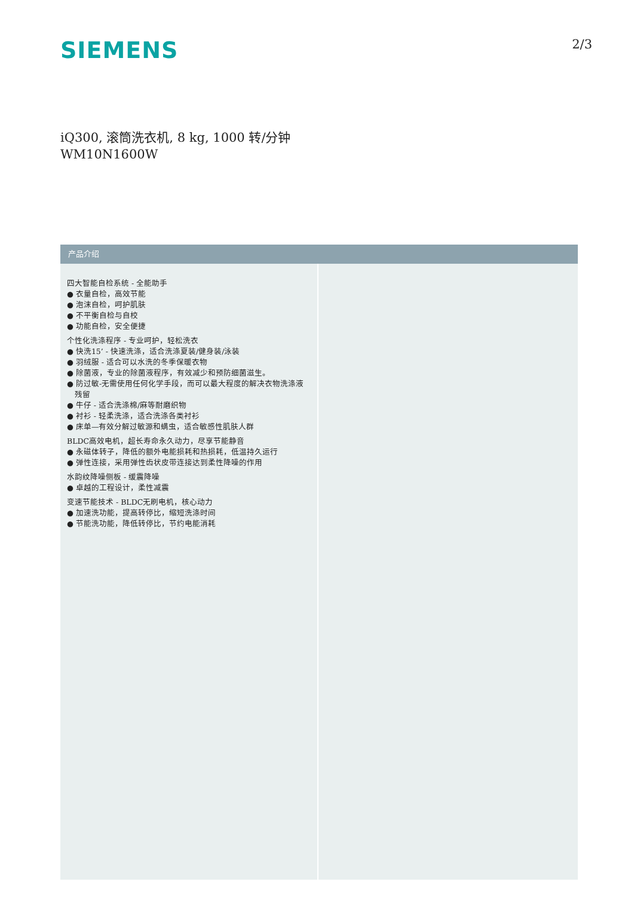SIEMENS
2/3
iQ300, 滚筒洗衣机, 8 kg, 1000 转/分钟
WM10N1600W
产品介绍
四大智能自检系统 - 全能助手
● 衣量自检，高效节能
● 泡沫自检，呵护肌肤
● 不平衡自检与自校
● 功能自检，安全便捷
个性化洗涤程序 - 专业呵护，轻松洗衣
● 快洗15’ - 快速洗涤，适合洗涤夏装/健身装/泳装
● 羽绒服 - 适合可以水洗的冬季保暖衣物
● 除菌液，专业的除菌液程序，有效减少和预防细菌滋生。
● 防过敏-无需使用任何化学手段，而可以最大程度的解决衣物洗涤液残留
● 牛仔 - 适合洗涤棉/麻等耐磨织物
● 衬衫 - 轻柔洗涤，适合洗涤各类衬衫
● 床单—有效分解过敏源和螨虫，适合敏感性肌肤人群
BLDC高效电机，超长寿命永久动力，尽享节能静音
● 永磁体转子，降低的额外电能损耗和热损耗，低温持久运行
● 弹性连接，采用弹性齿状皮带连接达到柔性降噪的作用
水韵纹降噪侧板 - 缓震降噪
● 卓越的工程设计，柔性减震
变速节能技术 - BLDC无刷电机，核心动力
● 加速洗功能，提高转停比，缩短洗涤时间
● 节能洗功能，降低转停比，节约电能消耗